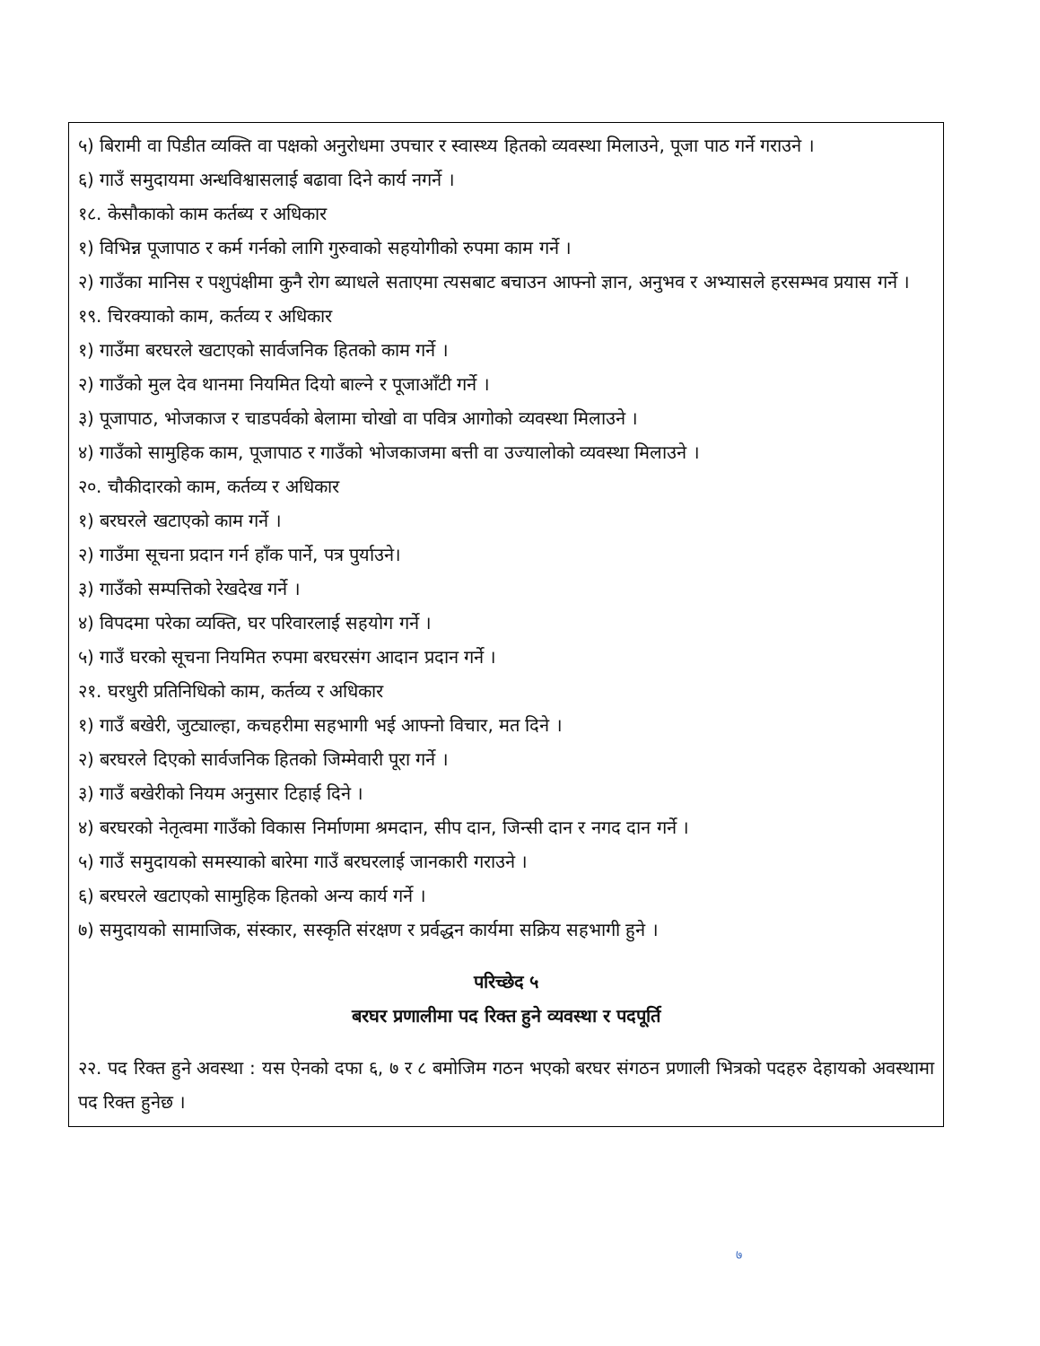५) बिरामी वा पिडीत व्यक्ति वा पक्षको अनुरोधमा उपचार र स्वास्थ्य हितको व्यवस्था मिलाउने, पूजा पाठ गर्ने गराउने ।
६) गाउँ समुदायमा अन्धविश्वासलाई बढावा दिने कार्य नगर्ने ।
१८. केसौकाको काम कर्तब्य र अधिकार
१) विभिन्न पूजापाठ र कर्म गर्नको लागि गुरुवाको सहयोगीको रुपमा काम गर्ने ।
२) गाउँका मानिस र पशुपंक्षीमा कुनै रोग ब्याधले सताएमा त्यसबाट बचाउन आफ्नो ज्ञान, अनुभव र अभ्यासले हरसम्भव प्रयास गर्ने ।
१९. चिरक्याको काम, कर्तव्य र अधिकार
१) गाउँमा बरघरले खटाएको सार्वजनिक हितको काम गर्ने ।
२) गाउँको मुल देव थानमा नियमित दियो बाल्ने र पूजाआँटी गर्ने ।
३) पूजापाठ, भोजकाज र चाडपर्वको बेलामा चोखो वा पवित्र आगोको व्यवस्था मिलाउने ।
४) गाउँको सामुहिक काम, पूजापाठ र गाउँको भोजकाजमा बत्ती वा उज्यालोको व्यवस्था मिलाउने ।
२०. चौकीदारको काम, कर्तव्य र अधिकार
१) बरघरले खटाएको काम गर्ने ।
२) गाउँमा सूचना प्रदान गर्न हाँक पार्ने, पत्र पुर्याउने।
३) गाउँको सम्पत्तिको रेखदेख गर्ने ।
४) विपदमा परेका व्यक्ति, घर परिवारलाई सहयोग गर्ने ।
५) गाउँ घरको सूचना नियमित रुपमा बरघरसंग आदान प्रदान गर्ने ।
२१. घरधुरी प्रतिनिधिको काम, कर्तव्य र अधिकार
१) गाउँ बखेरी, जुट्याल्हा, कचहरीमा सहभागी भई आफ्नो विचार, मत दिने ।
२) बरघरले दिएको सार्वजनिक हितको जिम्मेवारी पूरा गर्ने ।
३) गाउँ बखेरीको नियम अनुसार टिहाई दिने ।
४) बरघरको नेतृत्वमा गाउँको विकास निर्माणमा श्रमदान, सीप दान, जिन्सी दान र नगद दान गर्ने ।
५) गाउँ समुदायको समस्याको बारेमा गाउँ बरघरलाई जानकारी गराउने ।
६) बरघरले खटाएको सामुहिक हितको अन्य कार्य गर्ने ।
७) समुदायको सामाजिक, संस्कार, सस्कृति संरक्षण र प्रर्वद्धन कार्यमा सक्रिय सहभागी हुने ।
परिच्छेद ५
बरघर प्रणालीमा पद रिक्त हुने व्यवस्था र पदपूर्ति
२२. पद रिक्त हुने अवस्था : यस ऐनको दफा ६, ७ र ८ बमोजिम गठन भएको बरघर संगठन प्रणाली भित्रको पदहरु देहायको अवस्थामा पद रिक्त हुनेछ ।
७